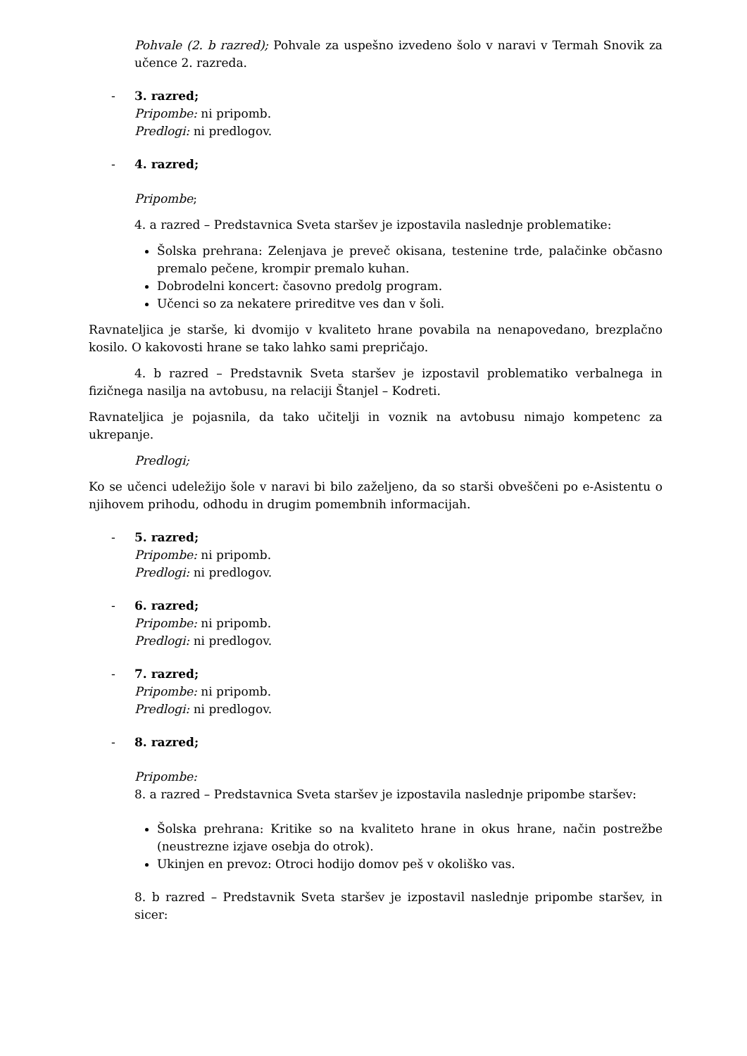Pohvale (2. b razred); Pohvale za uspešno izvedeno šolo v naravi v Termah Snovik za učence 2. razreda.
- 3. razred;
Pripombe: ni pripomb.
Predlogi: ni predlogov.
- 4. razred;
Pripombe;
4. a razred – Predstavnica Sveta staršev je izpostavila naslednje problematike:
Šolska prehrana: Zelenjava je preveč okisana, testenine trde, palačinke občasno premalo pečene, krompir premalo kuhan.
Dobrodelni koncert: časovno predolg program.
Učenci so za nekatere prireditve ves dan v šoli.
Ravnateljica je starše, ki dvomijo v kvaliteto hrane povabila na nenapovedano, brezplačno kosilo. O kakovosti hrane se tako lahko sami prepričajo.
4. b razred – Predstavnik Sveta staršev je izpostavil problematiko verbalnega in fizičnega nasilja na avtobusu, na relaciji Štanjel – Kodreti.
Ravnateljica je pojasnila, da tako učitelji in voznik na avtobusu nimajo kompetenc za ukrepanje.
Predlogi;
Ko se učenci udeležijo šole v naravi bi bilo zaželjeno, da so starši obveščeni po e-Asistentu o njihovem prihodu, odhodu in drugim pomembnih informacijah.
- 5. razred;
Pripombe: ni pripomb.
Predlogi: ni predlogov.
- 6. razred;
Pripombe: ni pripomb.
Predlogi: ni predlogov.
- 7. razred;
Pripombe: ni pripomb.
Predlogi: ni predlogov.
- 8. razred;
Pripombe:
8. a razred – Predstavnica Sveta staršev je izpostavila naslednje pripombe staršev:
Šolska prehrana: Kritike so na kvaliteto hrane in okus hrane, način postrežbe (neustrezne izjave osebja do otrok).
Ukinjen en prevoz: Otroci hodijo domov peš v okoliško vas.
8. b razred – Predstavnik Sveta staršev je izpostavil naslednje pripombe staršev, in sicer: